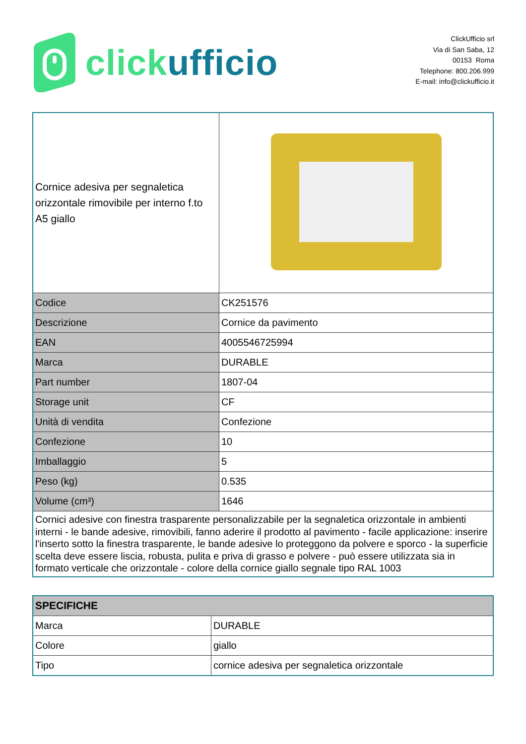click ufficio
ClickUfficio srl
Via di San Saba, 12
00153 Roma
Telephone: 800.206.999
E-mail: info@clickufficio.it
| Cornice adesiva per segnaletica orizzontale rimovibile per interno f.to A5 giallo | |
| Codice | CK251576 |
| Descrizione | Cornice da pavimento |
| EAN | 4005546725994 |
| Marca | DURABLE |
| Part number | 1807-04 |
| Storage unit | CF |
| Unità di vendita | Confezione |
| Confezione | 10 |
| Imballaggio | 5 |
| Peso (kg) | 0.535 |
| Volume (cm³) | 1646 |
| Cornici adesive con finestra trasparente personalizzabile per la segnaletica orizzontale in ambienti interni - le bande adesive, rimovibili, fanno aderire il prodotto al pavimento - facile applicazione: inserire l'inserto sotto la finestra trasparente, le bande adesive lo proteggono da polvere e sporco - la superficie scelta deve essere liscia, robusta, pulita e priva di grasso e polvere - può essere utilizzata sia in formato verticale che orizzontale - colore della cornice giallo segnale tipo RAL 1003 | |
| SPECIFICHE | |
| --- | --- |
| Marca | DURABLE |
| Colore | giallo |
| Tipo | cornice adesiva per segnaletica orizzontale |